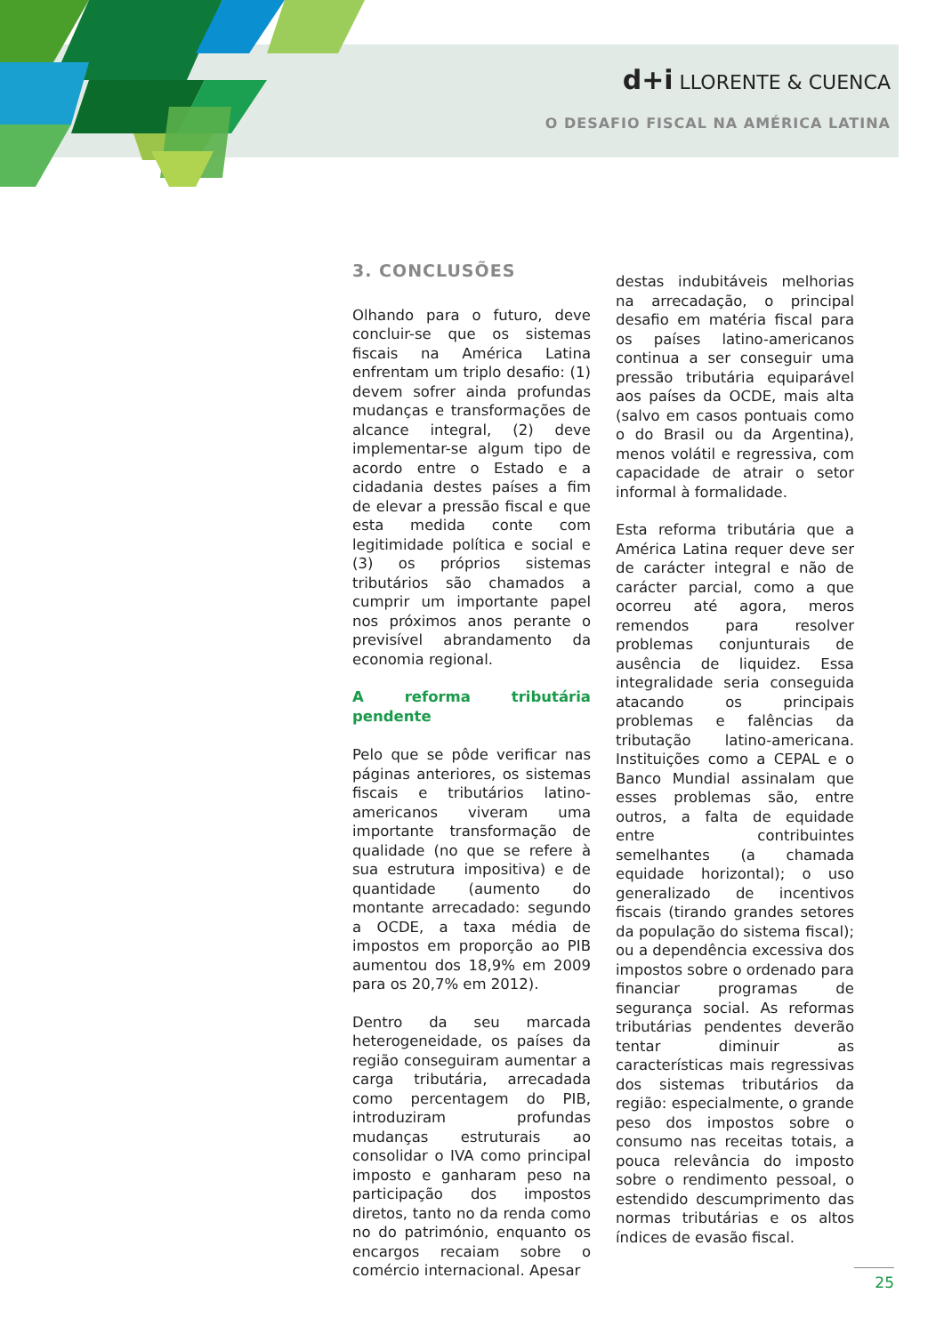d+i LLORENTE & CUENCA
O DESAFIO FISCAL NA AMÉRICA LATINA
3. CONCLUSÕES
Olhando para o futuro, deve concluir-se que os sistemas fiscais na América Latina enfrentam um triplo desafio: (1) devem sofrer ainda profundas mudanças e transformações de alcance integral, (2) deve implementar-se algum tipo de acordo entre o Estado e a cidadania destes países a fim de elevar a pressão fiscal e que esta medida conte com legitimidade política e social e (3) os próprios sistemas tributários são chamados a cumprir um importante papel nos próximos anos perante o previsível abrandamento da economia regional.
A reforma tributária pendente
Pelo que se pôde verificar nas páginas anteriores, os sistemas fiscais e tributários latino-americanos viveram uma importante transformação de qualidade (no que se refere à sua estrutura impositiva) e de quantidade (aumento do montante arrecadado: segundo a OCDE, a taxa média de impostos em proporção ao PIB aumentou dos 18,9% em 2009 para os 20,7% em 2012).
Dentro da seu marcada heterogeneidade, os países da região conseguiram aumentar a carga tributária, arrecadada como percentagem do PIB, introduziram profundas mudanças estruturais ao consolidar o IVA como principal imposto e ganharam peso na participação dos impostos diretos, tanto no da renda como no do património, enquanto os encargos recaiam sobre o comércio internacional. Apesar
destas indubitáveis melhorias na arrecadação, o principal desafio em matéria fiscal para os países latino-americanos continua a ser conseguir uma pressão tributária equiparável aos países da OCDE, mais alta (salvo em casos pontuais como o do Brasil ou da Argentina), menos volátil e regressiva, com capacidade de atrair o setor informal à formalidade.
Esta reforma tributária que a América Latina requer deve ser de carácter integral e não de carácter parcial, como a que ocorreu até agora, meros remendos para resolver problemas conjunturais de ausência de liquidez. Essa integralidade seria conseguida atacando os principais problemas e falências da tributação latino-americana. Instituições como a CEPAL e o Banco Mundial assinalam que esses problemas são, entre outros, a falta de equidade entre contribuintes semelhantes (a chamada equidade horizontal); o uso generalizado de incentivos fiscais (tirando grandes setores da população do sistema fiscal); ou a dependência excessiva dos impostos sobre o ordenado para financiar programas de segurança social. As reformas tributárias pendentes deverão tentar diminuir as características mais regressivas dos sistemas tributários da região: especialmente, o grande peso dos impostos sobre o consumo nas receitas totais, a pouca relevância do imposto sobre o rendimento pessoal, o estendido descumprimento das normas tributárias e os altos índices de evasão fiscal.
25